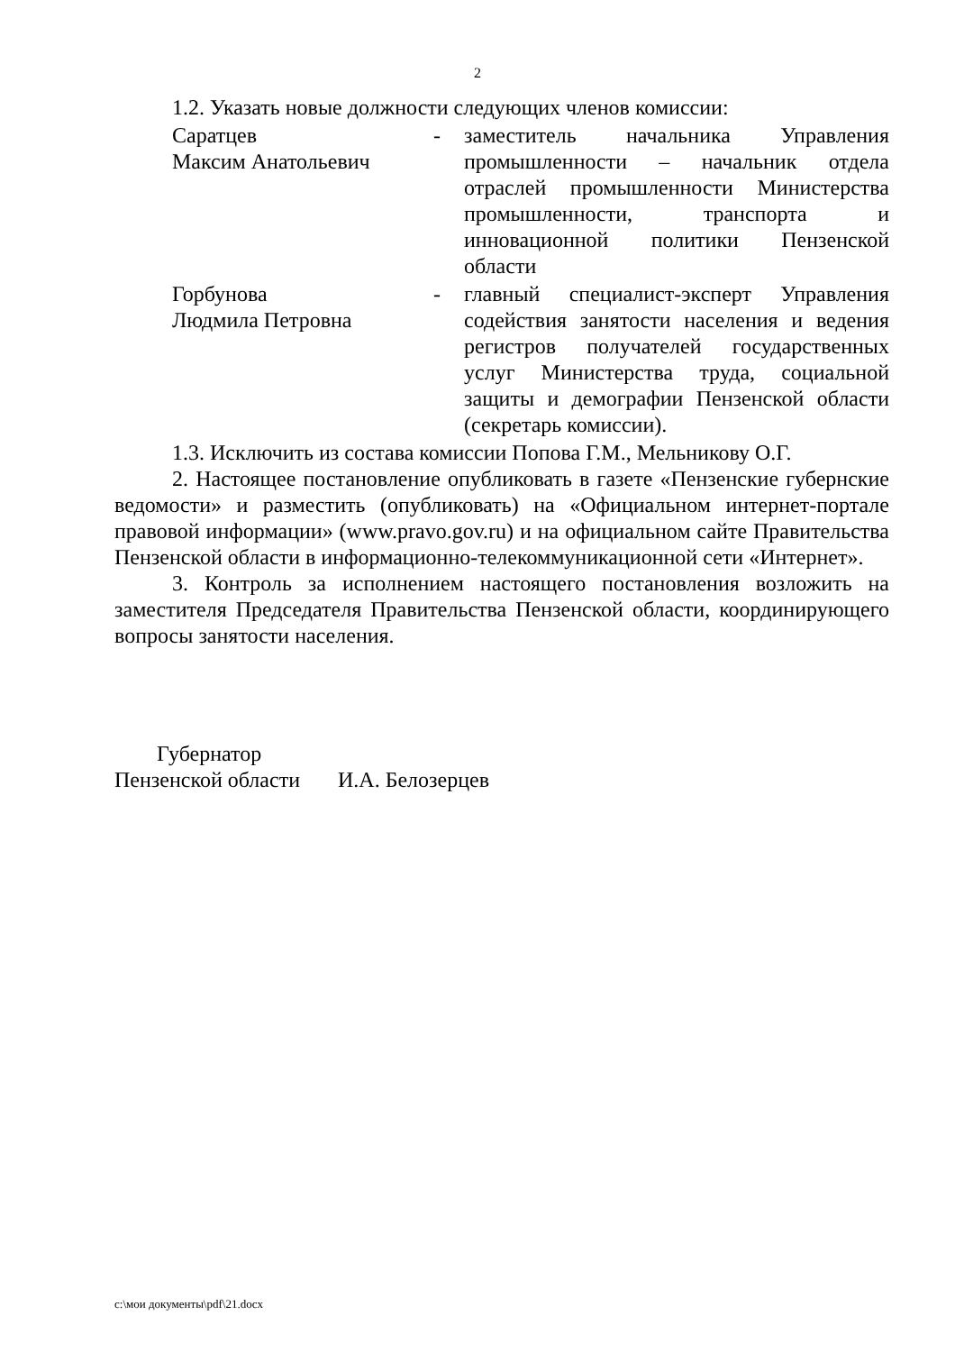2
1.2. Указать новые должности следующих членов комиссии:
Саратцев
Максим Анатольевич
- заместитель начальника Управления промышленности – начальник отдела отраслей промышленности Министерства промышленности, транспорта и инновационной политики Пензенской области
Горбунова
Людмила Петровна
- главный специалист-эксперт Управления содействия занятости населения и ведения регистров получателей государственных услуг Министерства труда, социальной защиты и демографии Пензенской области (секретарь комиссии).
1.3. Исключить из состава комиссии Попова Г.М., Мельникову О.Г.
2. Настоящее постановление опубликовать в газете «Пензенские губернские ведомости» и разместить (опубликовать) на «Официальном интернет-портале правовой информации» (www.pravo.gov.ru) и на официальном сайте Правительства Пензенской области в информационно-телекоммуникационной сети «Интернет».
3. Контроль за исполнением настоящего постановления возложить на заместителя Председателя Правительства Пензенской области, координирующего вопросы занятости населения.
Губернатор
Пензенской области И.А. Белозерцев
c:\мои документы\pdf\21.docx